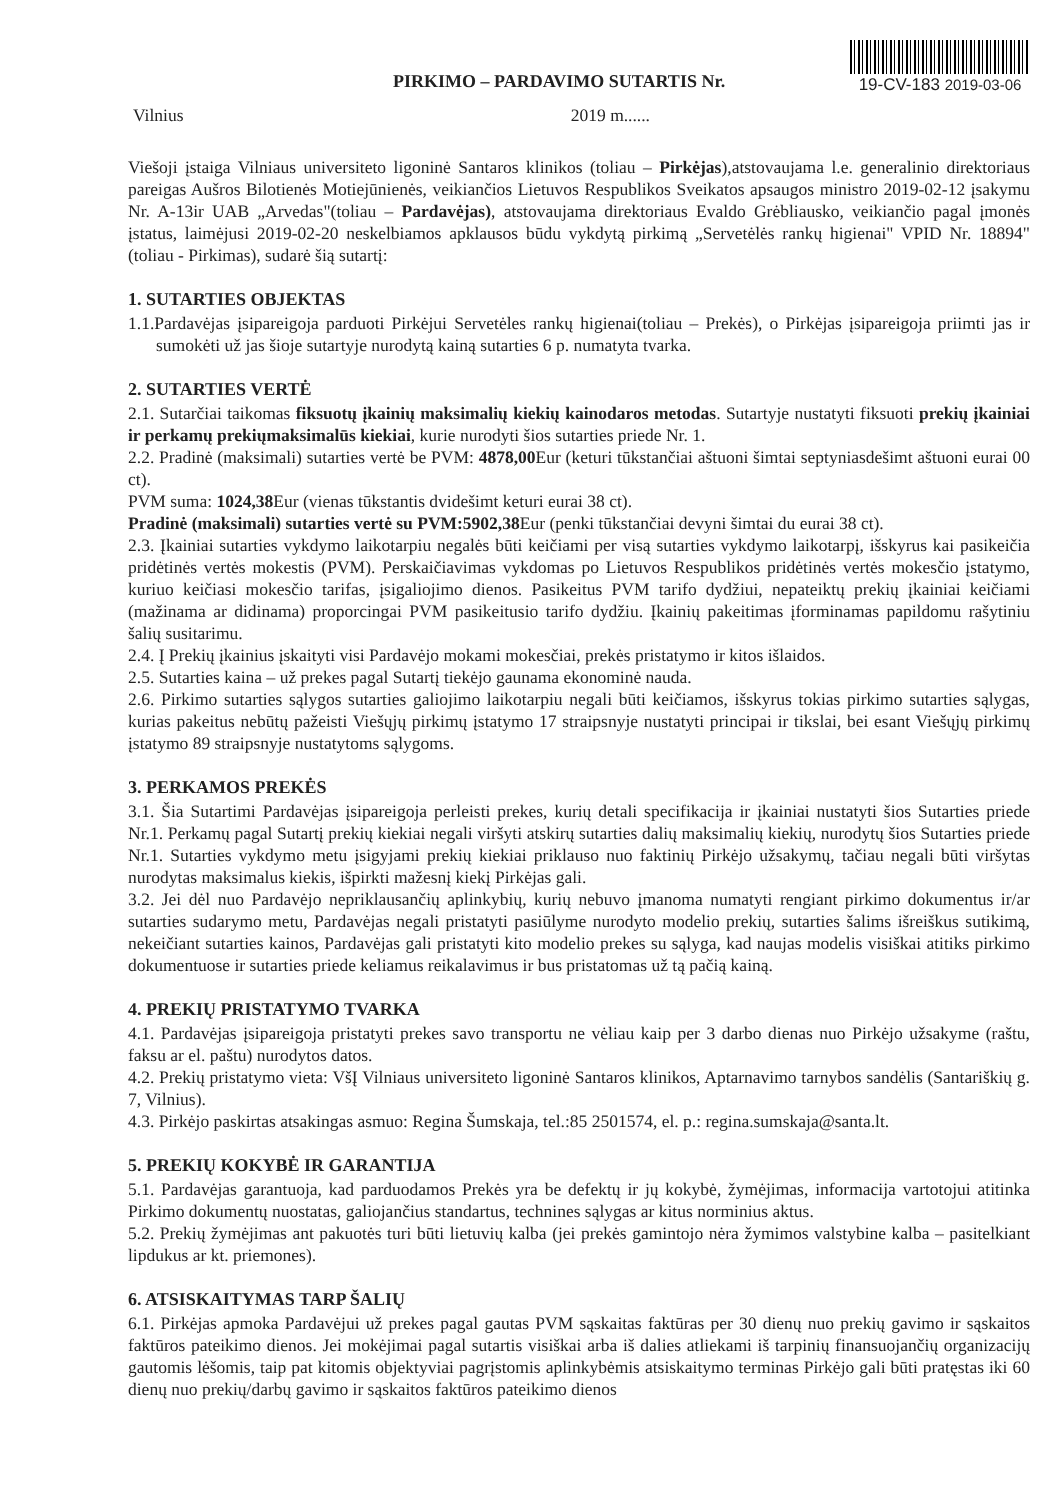PIRKIMO – PARDAVIMO SUTARTIS Nr.
19-CV-183 2019-03-06
Vilnius 2019 m......
Viešoji įstaiga Vilniaus universiteto ligoninė Santaros klinikos (toliau – Pirkėjas),atstovaujama l.e. generalinio direktoriaus pareigas Aušros Bilotienės Motiejūnienės, veikiančios Lietuvos Respublikos Sveikatos apsaugos ministro 2019-02-12 įsakymu Nr. A-13ir UAB „Arvedas"(toliau – Pardavėjas), atstovaujama direktoriaus Evaldo Grėbliausko, veikiančio pagal įmonės įstatus, laimėjusi 2019-02-20 neskelbiamos apklausos būdu vykdytą pirkimą „Servetėlės rankų higienai" VPID Nr. 18894"(toliau - Pirkimas), sudarė šią sutartį:
1. SUTARTIES OBJEKTAS
1.1.Pardavėjas įsipareigoja parduoti Pirkėjui Servetėles rankų higienai(toliau – Prekės), o Pirkėjas įsipareigoja priimti jas ir sumokėti už jas šioje sutartyje nurodytą kainą sutarties 6 p. numatyta tvarka.
2. SUTARTIES VERTĖ
2.1. Sutarčiai taikomas fiksuotų įkainių maksimalių kiekių kainodaros metodas. Sutartyje nustatyti fiksuoti prekių įkainiai ir perkamų prekiųmaksimalūs kiekiai, kurie nurodyti šios sutarties priede Nr. 1.
2.2. Pradinė (maksimali) sutarties vertė be PVM: 4878,00 Eur (keturi tūkstančiai aštuoni šimtai septyniasdešimt aštuoni eurai 00 ct).
PVM suma: 1024,38 Eur (vienas tūkstantis dvidešimt keturi eurai 38 ct).
Pradinė (maksimali) sutarties vertė su PVM:5902,38 Eur (penki tūkstančiai devyni šimtai du eurai 38 ct).
2.3. Įkainiai sutarties vykdymo laikotarpiu negalės būti keičiami per visą sutarties vykdymo laikotarpį, išskyrus kai pasikeičia pridėtinės vertės mokestis (PVM). Perskaičiavimas vykdomas po Lietuvos Respublikos pridėtinės vertės mokesčio įstatymo, kuriuo keičiasi mokesčio tarifas, įsigaliojimo dienos. Pasikeitus PVM tarifo dydžiui, nepateiktų prekių įkainiai keičiami (mažinama ar didinama) proporcingai PVM pasikeitusio tarifo dydžiu. Įkainių pakeitimas įforminamas papildomu rašytiniu šalių susitarimu.
2.4. Į Prekių įkainius įskaityti visi Pardavėjo mokami mokesčiai, prekės pristatymo ir kitos išlaidos.
2.5. Sutarties kaina – už prekes pagal Sutartį tiekėjo gaunama ekonominė nauda.
2.6. Pirkimo sutarties sąlygos sutarties galiojimo laikotarpiu negali būti keičiamos, išskyrus tokias pirkimo sutarties sąlygas, kurias pakeitus nebūtų pažeisti Viešųjų pirkimų įstatymo 17 straipsnyje nustatyti principai ir tikslai, bei esant Viešųjų pirkimų įstatymo 89 straipsnyje nustatytoms sąlygoms.
3. PERKAMOS PREKĖS
3.1. Šia Sutartimi Pardavėjas įsipareigoja perleisti prekes, kurių detali specifikacija ir įkainiai nustatyti šios Sutarties priede Nr.1. Perkamų pagal Sutartį prekių kiekiai negali viršyti atskirų sutarties dalių maksimalių kiekių, nurodytų šios Sutarties priede Nr.1. Sutarties vykdymo metu įsigyjami prekių kiekiai priklauso nuo faktinių Pirkėjo užsakymų, tačiau negali būti viršytas nurodytas maksimalus kiekis, išpirkti mažesnį kiekį Pirkėjas gali.
3.2. Jei dėl nuo Pardavėjo nepriklausančių aplinkybių, kurių nebuvo įmanoma numatyti rengiant pirkimo dokumentus ir/ar sutarties sudarymo metu, Pardavėjas negali pristatyti pasiūlyme nurodyto modelio prekių, sutarties šalims išreiškus sutikimą, nekeičiant sutarties kainos, Pardavėjas gali pristatyti kito modelio prekes su sąlyga, kad naujas modelis visiškai atitiks pirkimo dokumentuose ir sutarties priede keliamus reikalavimus ir bus pristatomas už tą pačią kainą.
4. PREKIŲ PRISTATYMO TVARKA
4.1. Pardavėjas įsipareigoja pristatyti prekes savo transportu ne vėliau kaip per 3 darbo dienas nuo Pirkėjo užsakyme (raštu, faksu ar el. paštu) nurodytos datos.
4.2. Prekių pristatymo vieta: VšĮ Vilniaus universiteto ligoninė Santaros klinikos, Aptarnavimo tarnybos sandėlis (Santariškių g. 7, Vilnius).
4.3. Pirkėjo paskirtas atsakingas asmuo: Regina Šumskaja, tel.:85 2501574, el. p.: regina.sumskaja@santa.lt.
5. PREKIŲ KOKYBĖ IR GARANTIJA
5.1. Pardavėjas garantuoja, kad parduodamos Prekės yra be defektų ir jų kokybė, žymėjimas, informacija vartotojui atitinka Pirkimo dokumentų nuostatas, galiojančius standartus, technines sąlygas ar kitus norminius aktus.
5.2. Prekių žymėjimas ant pakuotės turi būti lietuvių kalba (jei prekės gamintojo nėra žymimos valstybine kalba – pasitelkiant lipdukus ar kt. priemones).
6. ATSISKAITYMAS TARP ŠALIŲ
6.1. Pirkėjas apmoka Pardavėjui už prekes pagal gautas PVM sąskaitas faktūras per 30 dienų nuo prekių gavimo ir sąskaitos faktūros pateikimo dienos. Jei mokėjimai pagal sutartis visiškai arba iš dalies atliekami iš tarpinių finansuojančių organizacijų gautomis lėšomis, taip pat kitomis objektyviai pagrįstomis aplinkybėmis atsiskaitymo terminas Pirkėjo gali būti pratęstas iki 60 dienų nuo prekių/darbų gavimo ir sąskaitos faktūros pateikimo dienos